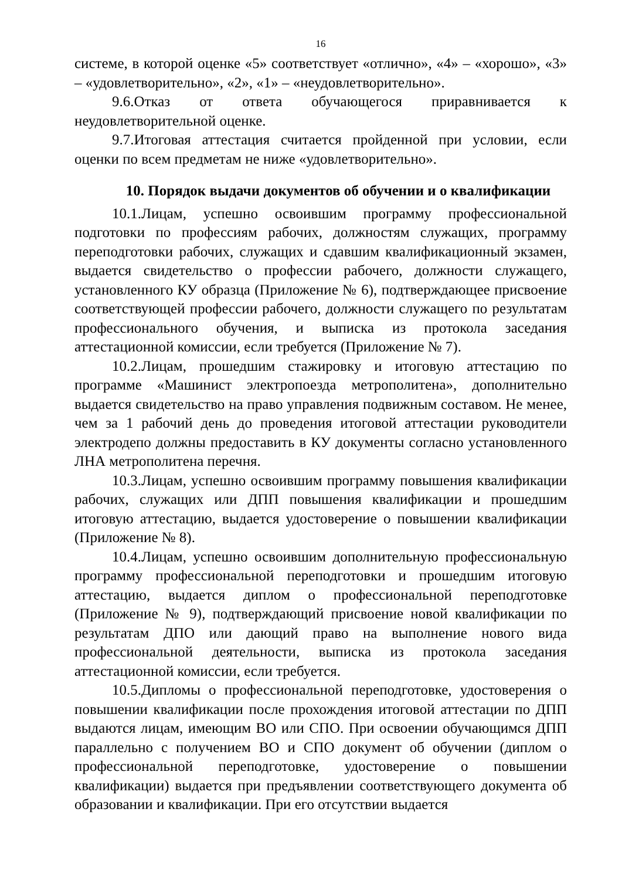16
системе, в которой оценке «5» соответствует «отлично», «4» – «хорошо», «3» – «удовлетворительно», «2», «1» – «неудовлетворительно».
9.6.Отказ от ответа обучающегося приравнивается к неудовлетворительной оценке.
9.7.Итоговая аттестация считается пройденной при условии, если оценки по всем предметам не ниже «удовлетворительно».
10. Порядок выдачи документов об обучении и о квалификации
10.1.Лицам, успешно освоившим программу профессиональной подготовки по профессиям рабочих, должностям служащих, программу переподготовки рабочих, служащих и сдавшим квалификационный экзамен, выдается свидетельство о профессии рабочего, должности служащего, установленного КУ образца (Приложение № 6), подтверждающее присвоение соответствующей профессии рабочего, должности служащего по результатам профессионального обучения, и выписка из протокола заседания аттестационной комиссии, если требуется (Приложение № 7).
10.2.Лицам, прошедшим стажировку и итоговую аттестацию по программе «Машинист электропоезда метрополитена», дополнительно выдается свидетельство на право управления подвижным составом. Не менее, чем за 1 рабочий день до проведения итоговой аттестации руководители электродепо должны предоставить в КУ документы согласно установленного ЛНА метрополитена перечня.
10.3.Лицам, успешно освоившим программу повышения квалификации рабочих, служащих или ДПП повышения квалификации и прошедшим итоговую аттестацию, выдается удостоверение о повышении квалификации (Приложение № 8).
10.4.Лицам, успешно освоившим дополнительную профессиональную программу профессиональной переподготовки и прошедшим итоговую аттестацию, выдается диплом о профессиональной переподготовке (Приложение № 9), подтверждающий присвоение новой квалификации по результатам ДПО или дающий право на выполнение нового вида профессиональной деятельности, выписка из протокола заседания аттестационной комиссии, если требуется.
10.5.Дипломы о профессиональной переподготовке, удостоверения о повышении квалификации после прохождения итоговой аттестации по ДПП выдаются лицам, имеющим ВО или СПО. При освоении обучающимся ДПП параллельно с получением ВО и СПО документ об обучении (диплом о профессиональной переподготовке, удостоверение о повышении квалификации) выдается при предъявлении соответствующего документа об образовании и квалификации. При его отсутствии выдается